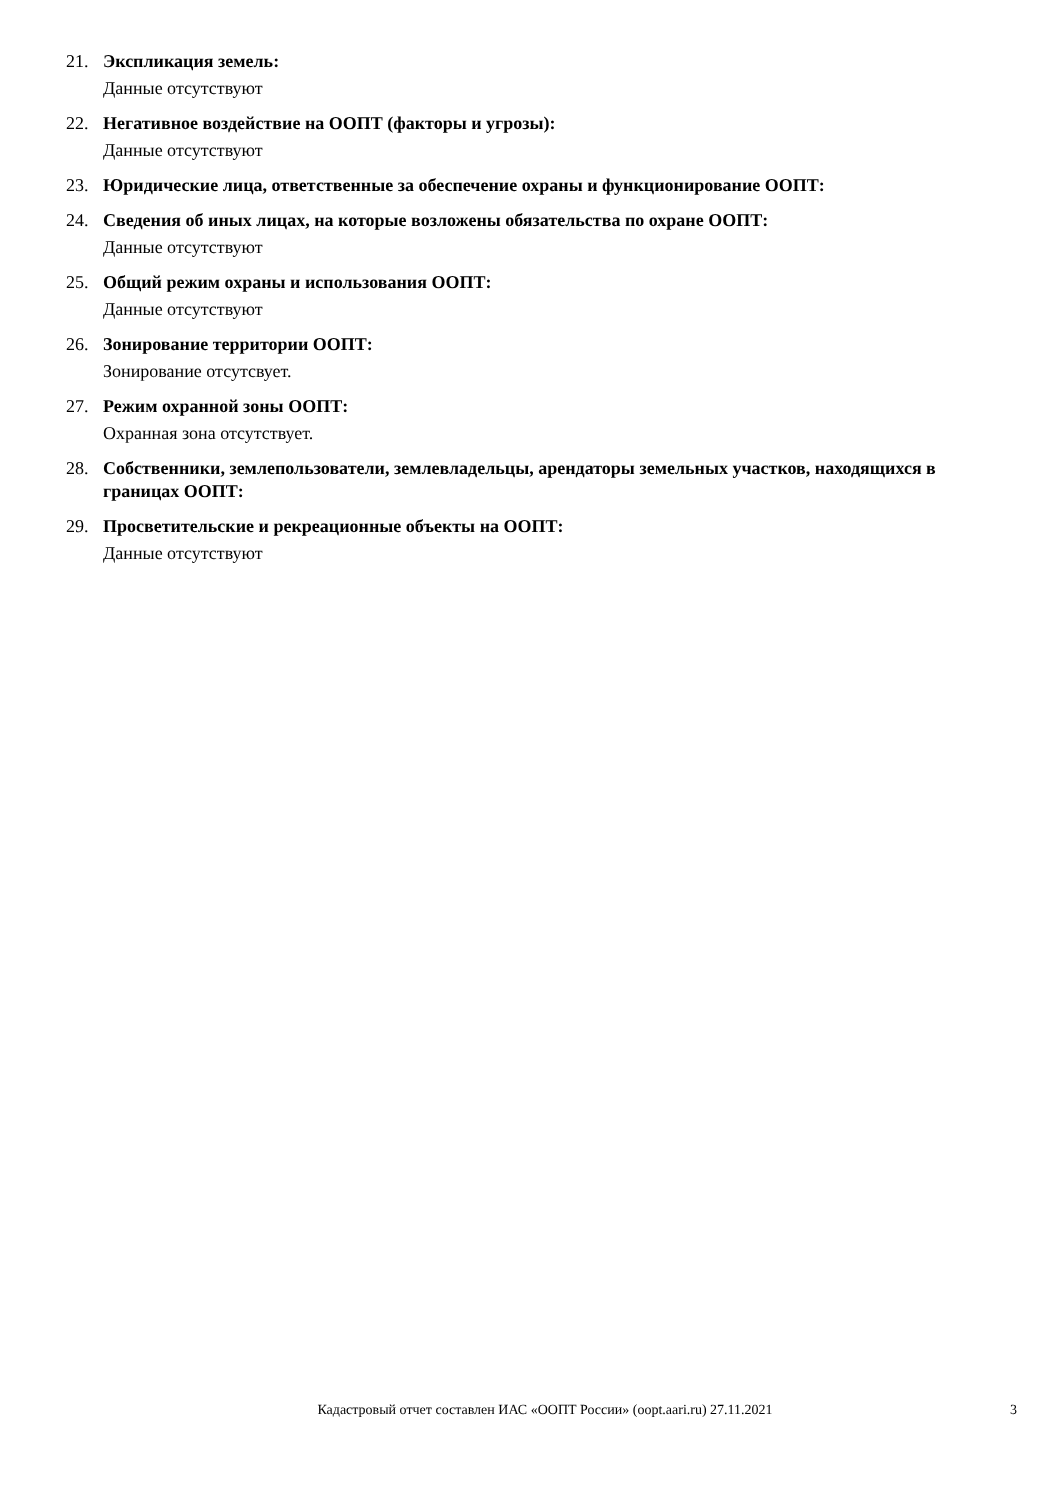21. Экспликация земель:
Данные отсутствуют
22. Негативное воздействие на ООПТ (факторы и угрозы):
Данные отсутствуют
23. Юридические лица, ответственные за обеспечение охраны и функционирование ООПТ:
24. Сведения об иных лицах, на которые возложены обязательства по охране ООПТ:
Данные отсутствуют
25. Общий режим охраны и использования ООПТ:
Данные отсутствуют
26. Зонирование территории ООПТ:
Зонирование отсутсвует.
27. Режим охранной зоны ООПТ:
Охранная зона отсутствует.
28. Собственники, землепользователи, землевладельцы, арендаторы земельных участков, находящихся в границах ООПТ:
29. Просветительские и рекреационные объекты на ООПТ:
Данные отсутствуют
Кадастровый отчет составлен ИАС «ООПТ России» (oopt.aari.ru) 27.11.2021
3